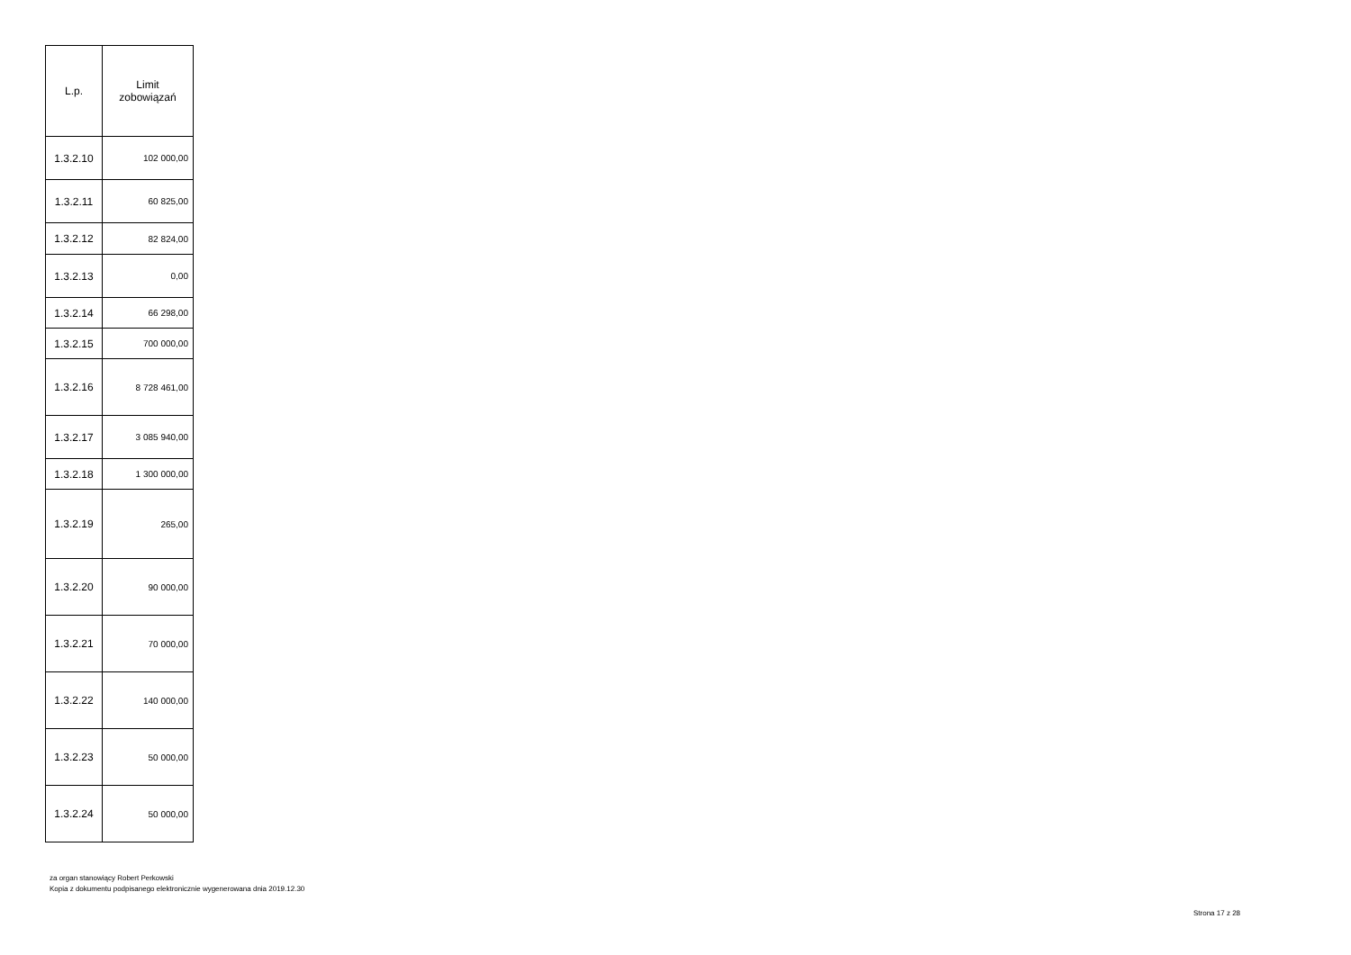| L.p. | Limit zobowiązań |
| --- | --- |
| 1.3.2.10 | 102 000,00 |
| 1.3.2.11 | 60 825,00 |
| 1.3.2.12 | 82 824,00 |
| 1.3.2.13 | 0,00 |
| 1.3.2.14 | 66 298,00 |
| 1.3.2.15 | 700 000,00 |
| 1.3.2.16 | 8 728 461,00 |
| 1.3.2.17 | 3 085 940,00 |
| 1.3.2.18 | 1 300 000,00 |
| 1.3.2.19 | 265,00 |
| 1.3.2.20 | 90 000,00 |
| 1.3.2.21 | 70 000,00 |
| 1.3.2.22 | 140 000,00 |
| 1.3.2.23 | 50 000,00 |
| 1.3.2.24 | 50 000,00 |
za organ stanowiący Robert Perkowski
Kopia z dokumentu podpisanego elektronicznie wygenerowana dnia 2019.12.30
Strona 17 z 28